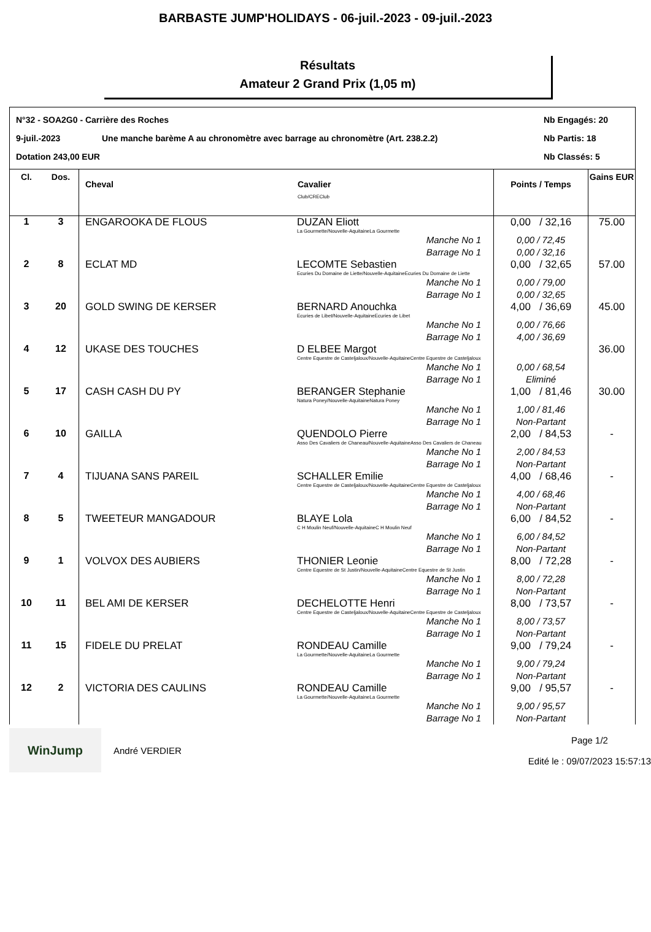BARBASTE JUMP'HOLIDAYS - 06-juil.-2023 - 09-juil.-2023
Résultats
Amateur 2 Grand Prix (1,05 m)
N°32 - SOA2G0 - Carrière des Roches
Nb Engagés: 20
9-juil.-2023
Une manche barème A au chronomètre avec barrage au chronomètre (Art. 238.2.2)
Nb Partis: 18
Dotation 243,00 EUR
Nb Classés: 5
| Cl. | Dos. | Cheval | Cavalier Club/CREClub | Points / Temps | Gains EUR |
| --- | --- | --- | --- | --- | --- |
| 1 | 3 | ENGAROOKA DE FLOUS | DUZAN Eliott La Gourmette/Nouvelle-AquitaineLa Gourmette | 0,00 / 32,16 | 75.00 |
| | | | Manche No 1 Barrage No 1 | 0,00 / 72,45 0,00 / 32,16 | |
| 2 | 8 | ECLAT MD | LECOMTE Sebastien Ecuries Du Domaine de Liette/Nouvelle-AquitaineEcuries Du Domaine de Liette | 0,00 / 32,65 | 57.00 |
| | | | Manche No 1 Barrage No 1 | 0,00 / 79,00 0,00 / 32,65 | |
| 3 | 20 | GOLD SWING DE KERSER | BERNARD Anouchka Ecuries de Libet/Nouvelle-AquitaineEcuries de Libet | 4,00 / 36,69 | 45.00 |
| | | | Manche No 1 Barrage No 1 | 0,00 / 76,66 4,00 / 36,69 | |
| 4 | 12 | UKASE DES TOUCHES | D ELBEE Margot Centre Equestre de Casteljaloux/Nouvelle-AquitaineCentre Equestre de Casteljaloux | | 36.00 |
| | | | Manche No 1 Barrage No 1 | 0,00 / 68,54 Eliminé | |
| 5 | 17 | CASH CASH DU PY | BERANGER Stephanie Natura Poney/Nouvelle-AquitaineNatura Poney | 1,00 / 81,46 | 30.00 |
| | | | Manche No 1 Barrage No 1 | 1,00 / 81,46 Non-Partant | |
| 6 | 10 | GAILLA | QUENDOLO Pierre Asso Des Cavaliers de Chaneau/Nouvelle-AquitaineAsso Des Cavaliers de Chaneau | 2,00 / 84,53 | - |
| | | | Manche No 1 Barrage No 1 | 2,00 / 84,53 Non-Partant | |
| 7 | 4 | TIJUANA SANS PAREIL | SCHALLER Emilie Centre Equestre de Casteljaloux/Nouvelle-AquitaineCentre Equestre de Casteljaloux | 4,00 / 68,46 | - |
| | | | Manche No 1 Barrage No 1 | 4,00 / 68,46 Non-Partant | |
| 8 | 5 | TWEETEUR MANGADOUR | BLAYE Lola C H Moulin Neuf/Nouvelle-AquitaineC H Moulin Neuf | 6,00 / 84,52 | - |
| | | | Manche No 1 Barrage No 1 | 6,00 / 84,52 Non-Partant | |
| 9 | 1 | VOLVOX DES AUBIERS | THONIER Leonie Centre Equestre de St Justin/Nouvelle-AquitaineCentre Equestre de St Justin | 8,00 / 72,28 | - |
| | | | Manche No 1 Barrage No 1 | 8,00 / 72,28 Non-Partant | |
| 10 | 11 | BEL AMI DE KERSER | DECHELOTTE Henri Centre Equestre de Casteljaloux/Nouvelle-AquitaineCentre Equestre de Casteljaloux | 8,00 / 73,57 | - |
| | | | Manche No 1 Barrage No 1 | 8,00 / 73,57 Non-Partant | |
| 11 | 15 | FIDELE DU PRELAT | RONDEAU Camille La Gourmette/Nouvelle-AquitaineLa Gourmette | 9,00 / 79,24 | - |
| | | | Manche No 1 Barrage No 1 | 9,00 / 79,24 Non-Partant | |
| 12 | 2 | VICTORIA DES CAULINS | RONDEAU Camille La Gourmette/Nouvelle-AquitaineLa Gourmette | 9,00 / 95,57 | - |
| | | | Manche No 1 Barrage No 1 | 9,00 / 95,57 Non-Partant | |
WinJump
André VERDIER
Page 1/2
Edité le : 09/07/2023 15:57:13